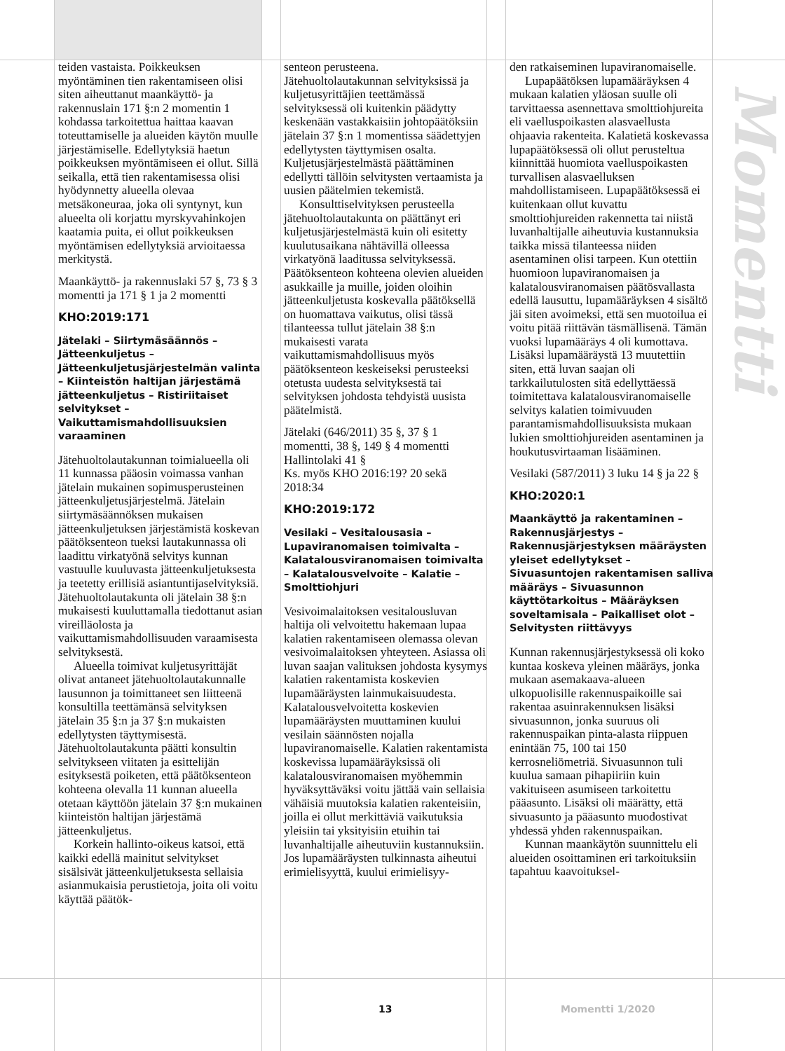teiden vastaista. Poikkeuksen myöntäminen tien rakentamiseen olisi siten aiheuttanut maankäyttö- ja rakennuslain 171 §:n 2 momentin 1 kohdassa tarkoitettua haittaa kaavan toteuttamiselle ja alueiden käytön muulle järjestämiselle. Edellytyksiä haetun poikkeuksen myöntämiseen ei ollut. Sillä seikalla, että tien rakentamisessa olisi hyödynnetty alueella olevaa metsäkoneuraa, joka oli syntynyt, kun alueelta oli korjattu myrskyvahinkojen kaatamia puita, ei ollut poikkeuksen myöntämisen edellytyksiä arvioitaessa merkitystä.
Maankäyttö- ja rakennuslaki 57 §, 73 § 3 momentti ja 171 § 1 ja 2 momentti
KHO:2019:171
Jätelaki – Siirtymäsäännös – Jätteenkuljetus – Jätteenkuljetusjärjestelmän valinta – Kiinteistön haltijan järjestämä jätteenkuljetus – Ristiriitaiset selvitykset – Vaikuttamismahdollisuuksien varaaminen
Jätehuoltolautakunnan toimialueella oli 11 kunnassa pääosin voimassa vanhan jätelain mukainen sopimusperusteinen jätteenkuljetusjärjestelmä. Jätelain siirtymäsäännöksen mukaisen jätteenkuljetuksen järjestämistä koskevan päätöksenteon tueksi lautakunnassa oli laadittu virkatyönä selvitys kunnan vastuulle kuuluvasta jätteenkuljetuksesta ja teetetty erillisiä asiantuntijaselvityksiä. Jätehuoltolautakunta oli jätelain 38 §:n mukaisesti kuuluttamalla tiedottanut asian vireilläolosta ja vaikuttamismahdollisuuden varaamisesta selvityksestä.
Alueella toimivat kuljetusyrittäjät olivat antaneet jätehuoltolautakunnalle lausunnon ja toimittaneet sen liitteenä konsultilla teettämänsä selvityksen jätelain 35 §:n ja 37 §:n mukaisten edellytysten täyttymisestä. Jätehuoltolautakunta päätti konsultin selvitykseen viitaten ja esittelijän esityksestä poiketen, että päätöksenteon kohteena olevalla 11 kunnan alueella otetaan käyttöön jätelain 37 §:n mukainen kiinteistön haltijan järjestämä jätteenkuljetus.
Korkein hallinto-oikeus katsoi, että kaikki edellä mainitut selvitykset sisälsivät jätteenkuljetuksesta sellaisia asianmukaisia perustietoja, joita oli voitu käyttää päätök-
senteon perusteena. Jätehuoltolautakunnan selvityksissä ja kuljetusyrittäjien teettämässä selvityksessä oli kuitenkin päädytty keskenään vastakkaisiin johtopäätöksiin jätelain 37 §:n 1 momentissa säädettyjen edellytysten täyttymisen osalta. Kuljetusjärjestelmästä päättäminen edellytti tällöin selvitysten vertaamista ja uusien päätelmien tekemistä.
Konsulttiselvityksen perusteella jätehuoltolautakunta on päättänyt eri kuljetusjärjestelmästä kuin oli esitetty kuulutusaikana nähtävillä olleessa virkatyönä laaditussa selvityksessä. Päätöksenteon kohteena olevien alueiden asukkaille ja muille, joiden oloihin jätteenkuljetusta koskevalla päätöksellä on huomattava vaikutus, olisi tässä tilanteessa tullut jätelain 38 §:n mukaisesti varata vaikuttamismahdollisuus myös päätöksenteon keskeiseksi perusteeksi otetusta uudesta selvityksestä tai selvityksen johdosta tehdyistä uusista päätelmistä.
Jätelaki (646/2011) 35 §, 37 § 1 momentti, 38 §, 149 § 4 momentti
Hallintolaki 41 §
Ks. myös KHO 2016:19? 20 sekä 2018:34
KHO:2019:172
Vesilaki – Vesitalousasia – Lupaviranomaisen toimivalta – Kalatalousviranomaisen toimivalta – Kalatalousvelvoite – Kalatie – Smolttiohjuri
Vesivoimalaitoksen vesitalousluvan haltija oli velvoitettu hakemaan lupaa kalatien rakentamiseen olemassa olevan vesivoimalaitoksen yhteyteen. Asiassa oli luvan saajan valituksen johdosta kysymys kalatien rakentamista koskevien lupamääräysten lainmukaisuudesta. Kalatalousvelvoitetta koskevien lupamääräysten muuttaminen kuului vesilain säännösten nojalla lupaviranomaiselle. Kalatien rakentamista koskevissa lupamääräyksissä oli kalatalousviranomaisen myöhemmin hyväksyttäväksi voitu jättää vain sellaisia vähäisiä muutoksia kalatien rakenteisiin, joilla ei ollut merkittäviä vaikutuksia yleisiin tai yksityisiin etuihin tai luvanhaltijalle aiheutuviin kustannuksiin. Jos lupamääräysten tulkinnasta aiheutui erimielisyyttä, kuului erimielisyy-
den ratkaiseminen lupaviranomaiselle.
Lupapäätöksen lupamääräyksen 4 mukaan kalatien yläosan suulle oli tarvittaessa asennettava smolttiohjureita eli vaelluspoikasten alasvaellusta ohjaavia rakenteita. Kalatietä koskevassa lupapäätöksessä oli ollut perusteltua kiinnittää huomiota vaelluspoikasten turvallisen alasvaelluksen mahdollistamiseen. Lupapäätöksessä ei kuitenkaan ollut kuvattu smolttiohjureiden rakennetta tai niistä luvanhaltijalle aiheutuvia kustannuksia taikka missä tilanteessa niiden asentaminen olisi tarpeen. Kun otettiin huomioon lupaviranomaisen ja kalatalousviranomaisen päätösvallasta edellä lausuttu, lupamääräyksen 4 sisältö jäi siten avoimeksi, että sen muotoilua ei voitu pitää riittävän täsmällisenä. Tämän vuoksi lupamääräys 4 oli kumottava. Lisäksi lupamääräystä 13 muutettiin siten, että luvan saajan oli tarkkailutulosten sitä edellyttäessä toimitettava kalatalousviranomaiselle selvitys kalatien toimivuuden parantamismahdollisuuksista mukaan lukien smolttiohjureiden asentaminen ja houkutusvirtaaman lisääminen.
Vesilaki (587/2011) 3 luku 14 § ja 22 §
KHO:2020:1
Maankäyttö ja rakentaminen – Rakennusjärjestys – Rakennusjärjestyksen määräysten yleiset edellytykset – Sivuasuntojen rakentamisen salliva määräys – Sivuasunnon käyttötarkoitus – Määräyksen soveltamisala – Paikalliset olot – Selvitysten riittävyys
Kunnan rakennusjärjestyksessä oli koko kuntaa koskeva yleinen määräys, jonka mukaan asemakaava-alueen ulkopuolisille rakennuspaikoille sai rakentaa asuinrakennuksen lisäksi sivuasunnon, jonka suuruus oli rakennuspaikan pinta-alasta riippuen enintään 75, 100 tai 150 kerrosneliömetriä. Sivuasunnon tuli kuulua samaan pihapiiriin kuin vakituiseen asumiseen tarkoitettu pääasunto. Lisäksi oli määrätty, että sivuasunto ja pääasunto muodostivat yhdessä yhden rakennuspaikan.
Kunnan maankäytön suunnittelu eli alueiden osoittaminen eri tarkoituksiin tapahtuu kaavoituksel-
Momentti
13 Momentti 1/2020